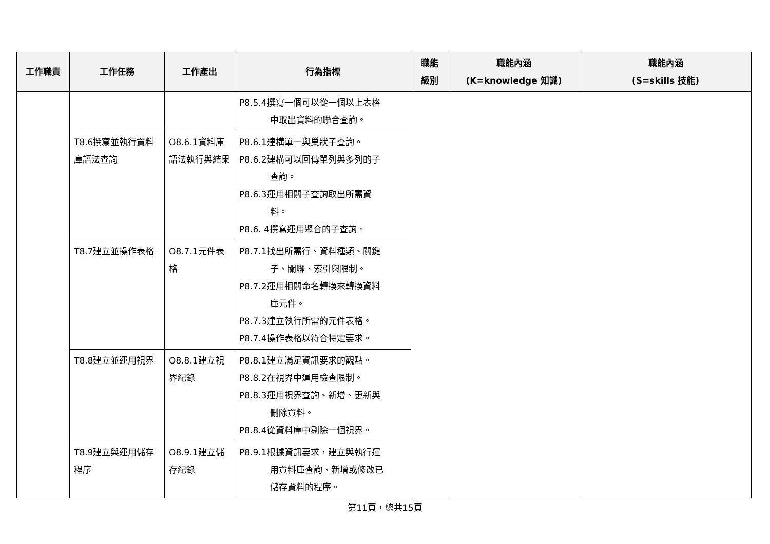| 工作職責 | 工作任務 | 工作產出 | 行為指標 | 職能 級別 | 職能內涵 (K=knowledge 知識) | 職能內涵 (S=skills 技能) |
| --- | --- | --- | --- | --- | --- | --- |
| | | | P8.5.4撰寫一個可以從一個以上表格 中取出資料的聯合查詢。 | | | |
| | T8.6撰寫並執行資料庫語法查詢 | O8.6.1資料庫語法執行與結果 | P8.6.1建構單一與巢狀子查詢。 P8.6.2建構可以回傳單列與多列的子 查詢。 P8.6.3運用相關子查詢取出所需資 料。 P8.6. 4撰寫運用聚合的子查詢。 | | | |
| | T8.7建立並操作表格 | O8.7.1元件表格 | P8.7.1找出所需行、資料種類、關鍵 子、關聯、索引與限制。 P8.7.2運用相關命名轉換來轉換資料 庫元件。 P8.7.3建立執行所需的元件表格。 P8.7.4操作表格以符合特定要求。 | | | |
| | T8.8建立並運用視界 | O8.8.1建立視界紀錄 | P8.8.1建立滿足資訊要求的觀點。 P8.8.2在視界中運用檢查限制。 P8.8.3運用視界查詢、新增、更新與 刪除資料。 P8.8.4從資料庫中剔除一個視界。 | | | |
| | T8.9建立與運用儲存程序 | O8.9.1建立儲存紀錄 | P8.9.1根據資訊要求，建立與執行運 用資料庫查詢、新增或修改已 儲存資料的程序。 | | | |
第11頁，總共15頁